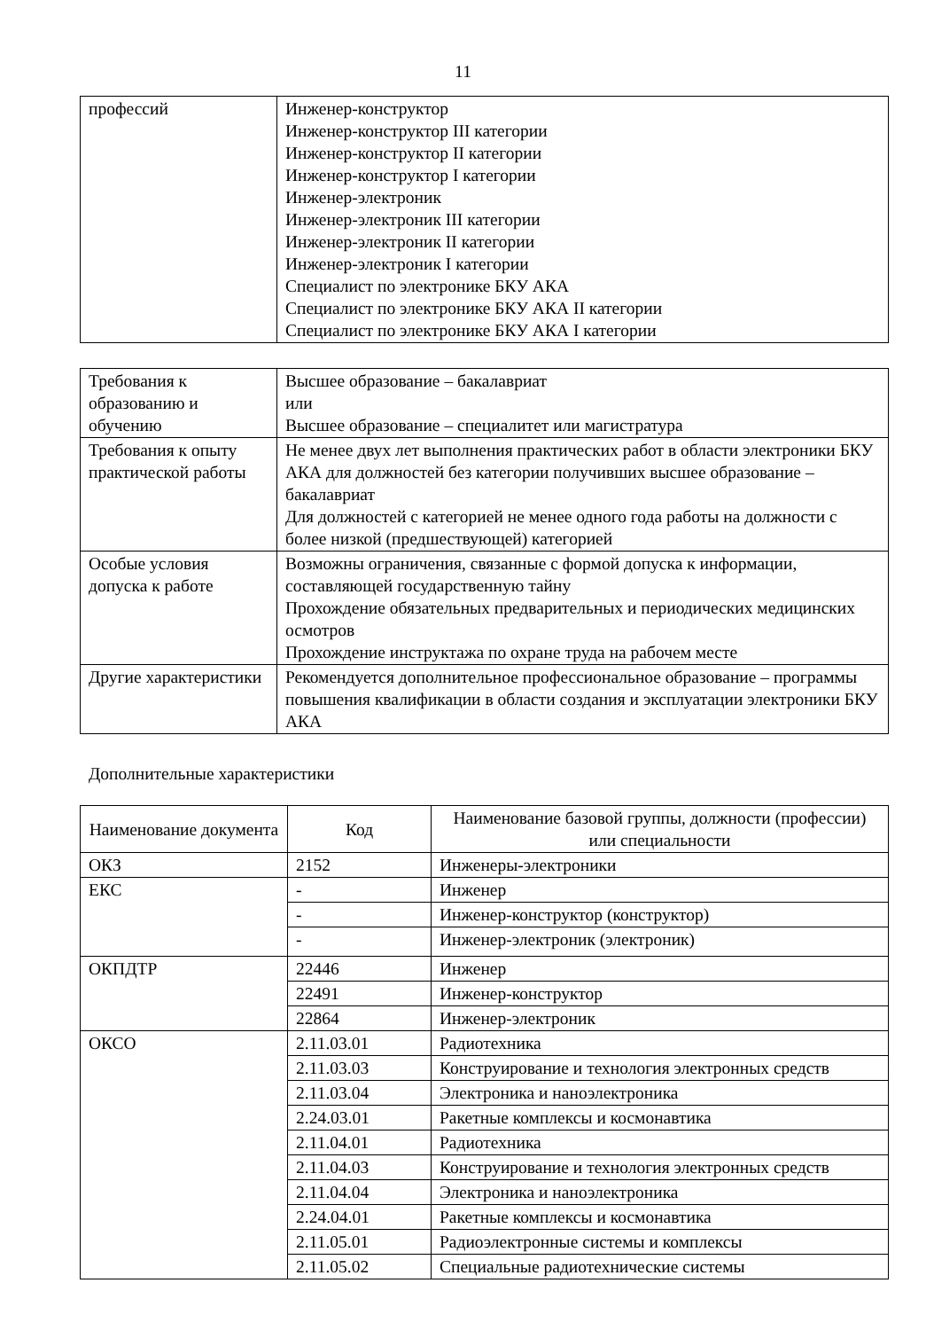11
| профессий | Инженер-конструктор Инженер-конструктор III категории Инженер-конструктор II категории Инженер-конструктор I категории Инженер-электроник Инженер-электроник III категории Инженер-электроник II категории Инженер-электроник I категории Специалист по электронике БКУ АКА Специалист по электронике БКУ АКА II категории Специалист по электронике БКУ АКА I категории |
| Требования к образованию и обучению | Высшее образование – бакалавриат или Высшее образование – специалитет или магистратура |
| Требования к опыту практической работы | Не менее двух лет выполнения практических работ в области электроники БКУ АКА для должностей без категории получивших высшее образование – бакалавриат Для должностей с категорией не менее одного года работы на должности с более низкой (предшествующей) категорией |
| Особые условия допуска к работе | Возможны ограничения, связанные с формой допуска к информации, составляющей государственную тайну Прохождение обязательных предварительных и периодических медицинских осмотров Прохождение инструктажа по охране труда на рабочем месте |
| Другие характеристики | Рекомендуется дополнительное профессиональное образование – программы повышения квалификации в области создания и эксплуатации электроники БКУ АКА |
Дополнительные характеристики
| Наименование документа | Код | Наименование базовой группы, должности (профессии) или специальности |
| --- | --- | --- |
| ОКЗ | 2152 | Инженеры-электроники |
| ЕКС | - | Инженер |
| | - | Инженер-конструктор (конструктор) |
| | - | Инженер-электроник (электроник) |
| ОКПДТР | 22446 | Инженер |
| | 22491 | Инженер-конструктор |
| | 22864 | Инженер-электроник |
| ОКСО | 2.11.03.01 | Радиотехника |
| | 2.11.03.03 | Конструирование и технология электронных средств |
| | 2.11.03.04 | Электроника и наноэлектроника |
| | 2.24.03.01 | Ракетные комплексы и космонавтика |
| | 2.11.04.01 | Радиотехника |
| | 2.11.04.03 | Конструирование и технология электронных средств |
| | 2.11.04.04 | Электроника и наноэлектроника |
| | 2.24.04.01 | Ракетные комплексы и космонавтика |
| | 2.11.05.01 | Радиоэлектронные системы и комплексы |
| | 2.11.05.02 | Специальные радиотехнические системы |